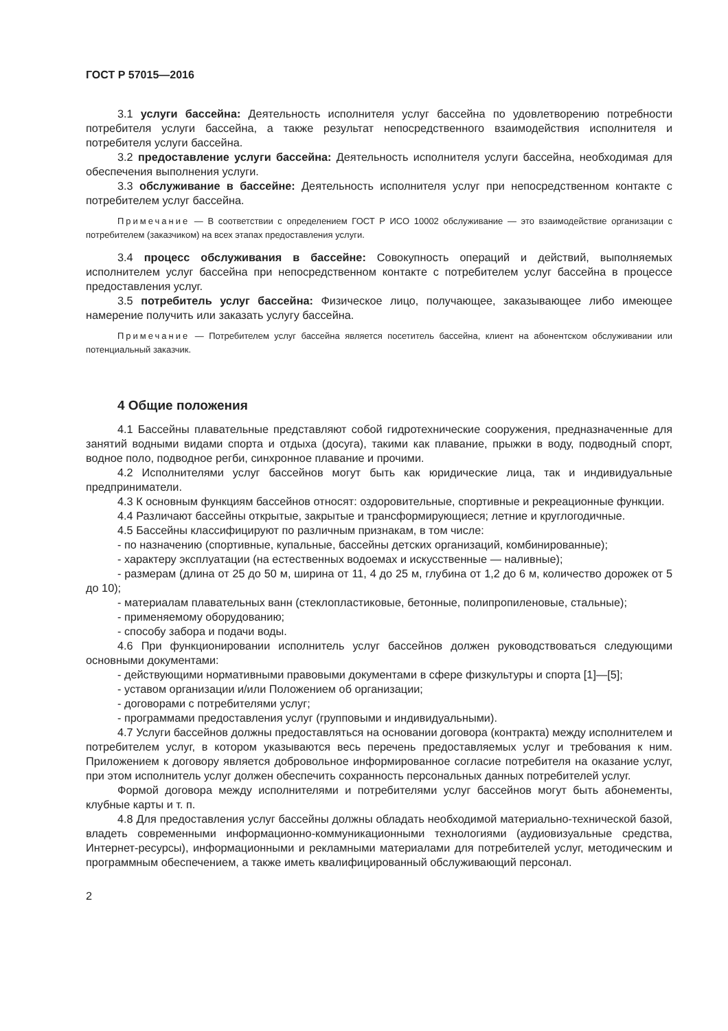ГОСТ Р 57015—2016
3.1 услуги бассейна: Деятельность исполнителя услуг бассейна по удовлетворению потребности потребителя услуги бассейна, а также результат непосредственного взаимодействия исполнителя и потребителя услуги бассейна.
3.2 предоставление услуги бассейна: Деятельность исполнителя услуги бассейна, необходимая для обеспечения выполнения услуги.
3.3 обслуживание в бассейне: Деятельность исполнителя услуг при непосредственном контакте с потребителем услуг бассейна.
Примечание — В соответствии с определением ГОСТ Р ИСО 10002 обслуживание — это взаимодействие организации с потребителем (заказчиком) на всех этапах предоставления услуги.
3.4 процесс обслуживания в бассейне: Совокупность операций и действий, выполняемых исполнителем услуг бассейна при непосредственном контакте с потребителем услуг бассейна в процессе предоставления услуг.
3.5 потребитель услуг бассейна: Физическое лицо, получающее, заказывающее либо имеющее намерение получить или заказать услугу бассейна.
Примечание — Потребителем услуг бассейна является посетитель бассейна, клиент на абонентском обслуживании или потенциальный заказчик.
4 Общие положения
4.1 Бассейны плавательные представляют собой гидротехнические сооружения, предназначенные для занятий водными видами спорта и отдыха (досуга), такими как плавание, прыжки в воду, подводный спорт, водное поло, подводное регби, синхронное плавание и прочими.
4.2 Исполнителями услуг бассейнов могут быть как юридические лица, так и индивидуальные предприниматели.
4.3 К основным функциям бассейнов относят: оздоровительные, спортивные и рекреационные функции.
4.4 Различают бассейны открытые, закрытые и трансформирующиеся; летние и круглогодичные.
4.5 Бассейны классифицируют по различным признакам, в том числе:
- по назначению (спортивные, купальные, бассейны детских организаций, комбинированные);
- характеру эксплуатации (на естественных водоемах и искусственные — наливные);
- размерам (длина от 25 до 50 м, ширина от 11, 4 до 25 м, глубина от 1,2 до 6 м, количество дорожек от 5 до 10);
- материалам плавательных ванн (стеклопластиковые, бетонные, полипропиленовые, стальные);
- применяемому оборудованию;
- способу забора и подачи воды.
4.6 При функционировании исполнитель услуг бассейнов должен руководствоваться следующими основными документами:
- действующими нормативными правовыми документами в сфере физкультуры и спорта [1]—[5];
- уставом организации и/или Положением об организации;
- договорами с потребителями услуг;
- программами предоставления услуг (групповыми и индивидуальными).
4.7 Услуги бассейнов должны предоставляться на основании договора (контракта) между исполнителем и потребителем услуг, в котором указываются весь перечень предоставляемых услуг и требования к ним. Приложением к договору является добровольное информированное согласие потребителя на оказание услуг, при этом исполнитель услуг должен обеспечить сохранность персональных данных потребителей услуг.
Формой договора между исполнителями и потребителями услуг бассейнов могут быть абонементы, клубные карты и т. п.
4.8 Для предоставления услуг бассейны должны обладать необходимой материально-технической базой, владеть современными информационно-коммуникационными технологиями (аудиовизуальные средства, Интернет-ресурсы), информационными и рекламными материалами для потребителей услуг, методическим и программным обеспечением, а также иметь квалифицированный обслуживающий персонал.
2